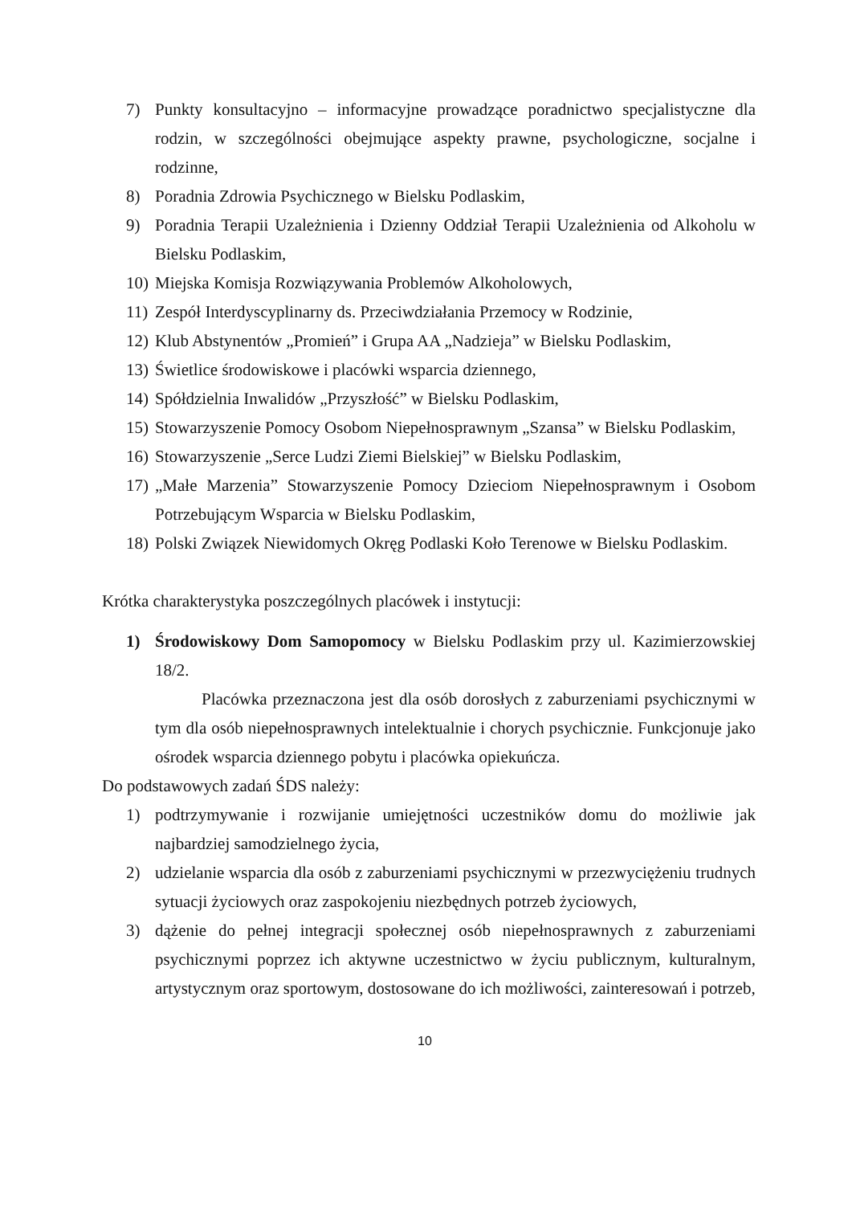7) Punkty konsultacyjno – informacyjne prowadzące poradnictwo specjalistyczne dla rodzin, w szczególności obejmujące aspekty prawne, psychologiczne, socjalne i rodzinne,
8) Poradnia Zdrowia Psychicznego w Bielsku Podlaskim,
9) Poradnia Terapii Uzależnienia i Dzienny Oddział Terapii Uzależnienia od Alkoholu w Bielsku Podlaskim,
10) Miejska Komisja Rozwiązywania Problemów Alkoholowych,
11) Zespół Interdyscyplinarny ds. Przeciwdziałania Przemocy w Rodzinie,
12) Klub Abstynentów „Promień” i Grupa AA „Nadzieja” w Bielsku Podlaskim,
13) Świetlice środowiskowe i placówki wsparcia dziennego,
14) Spółdzielnia Inwalidów „Przyszłość” w Bielsku Podlaskim,
15) Stowarzyszenie Pomocy Osobom Niepełnosprawnym „Szansa” w Bielsku Podlaskim,
16) Stowarzyszenie „Serce Ludzi Ziemi Bielskiej” w Bielsku Podlaskim,
17) „Małe Marzenia” Stowarzyszenie Pomocy Dzieciom Niepełnosprawnym i Osobom Potrzebującym Wsparcia w Bielsku Podlaskim,
18) Polski Związek Niewidomych Okręg Podlaski Koło Terenowe w Bielsku Podlaskim.
Krótka charakterystyka poszczególnych placówek i instytucji:
1) Środowiskowy Dom Samopomocy w Bielsku Podlaskim przy ul. Kazimierzowskiej 18/2.
Placówka przeznaczona jest dla osób dorosłych z zaburzeniami psychicznymi w tym dla osób niepełnosprawnych intelektualnie i chorych psychicznie. Funkcjonuje jako ośrodek wsparcia dziennego pobytu i placówka opiekuńcza.
Do podstawowych zadań ŚDS należy:
1) podtrzymywanie i rozwijanie umiejętności uczestników domu do możliwie jak najbardziej samodzielnego życia,
2) udzielanie wsparcia dla osób z zaburzeniami psychicznymi w przezwyciężeniu trudnych sytuacji życiowych oraz zaspokojeniu niezbędnych potrzeb życiowych,
3) dążenie do pełnej integracji społecznej osób niepełnosprawnych z zaburzeniami psychicznymi poprzez ich aktywne uczestnictwo w życiu publicznym, kulturalnym, artystycznym oraz sportowym, dostosowane do ich możliwości, zainteresowań i potrzeb,
10